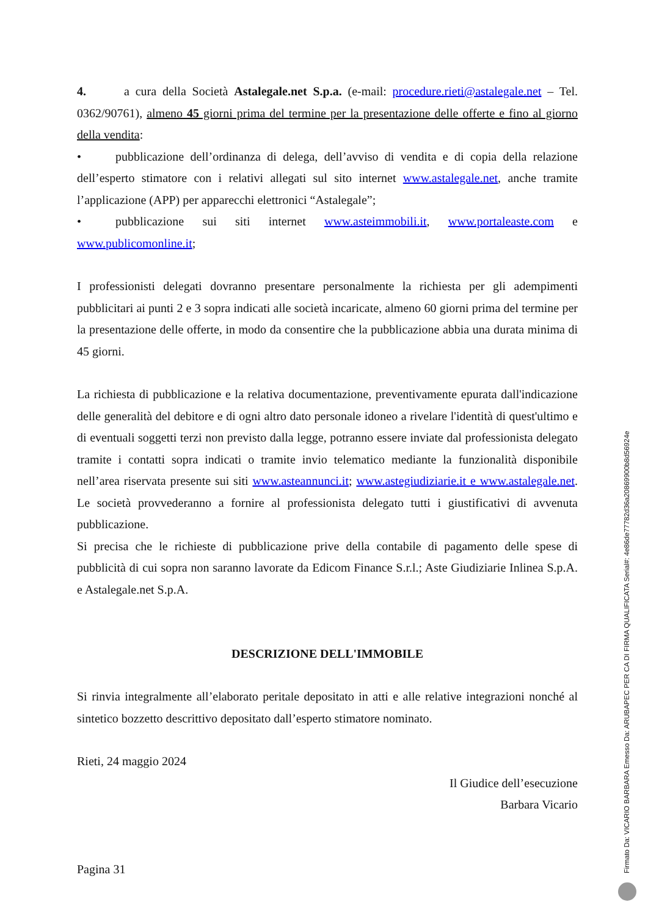4. a cura della Società Astalegale.net S.p.a. (e-mail: procedure.rieti@astalegale.net – Tel. 0362/90761), almeno 45 giorni prima del termine per la presentazione delle offerte e fino al giorno della vendita:
• pubblicazione dell’ordinanza di delega, dell’avviso di vendita e di copia della relazione dell’esperto stimatore con i relativi allegati sul sito internet www.astalegale.net, anche tramite l’applicazione (APP) per apparecchi elettronici “Astalegale”;
• pubblicazione sui siti internet www.asteimmobili.it, www.portaleaste.com e www.publicomonline.it;
I professionisti delegati dovranno presentare personalmente la richiesta per gli adempimenti pubblicitari ai punti 2 e 3 sopra indicati alle società incaricate, almeno 60 giorni prima del termine per la presentazione delle offerte, in modo da consentire che la pubblicazione abbia una durata minima di 45 giorni.
La richiesta di pubblicazione e la relativa documentazione, preventivamente epurata dall'indicazione delle generalità del debitore e di ogni altro dato personale idoneo a rivelare l'identità di quest'ultimo e di eventuali soggetti terzi non previsto dalla legge, potranno essere inviate dal professionista delegato tramite i contatti sopra indicati o tramite invio telematico mediante la funzionalità disponibile nell’area riservata presente sui siti www.asteannunci.it; www.astegiudiziarie.it e www.astalegale.net. Le società provvederanno a fornire al professionista delegato tutti i giustificativi di avvenuta pubblicazione.
Si precisa che le richieste di pubblicazione prive della contabile di pagamento delle spese di pubblicità di cui sopra non saranno lavorate da Edicom Finance S.r.l.; Aste Giudiziarie Inlinea S.p.A. e Astalegale.net S.p.A.
DESCRIZIONE DELL'IMMOBILE
Si rinvia integralmente all’elaborato peritale depositato in atti e alle relative integrazioni nonché al sintetico bozzetto descrittivo depositato dall’esperto stimatore nominato.
Rieti, 24 maggio 2024
Il Giudice dell’esecuzione
Barbara Vicario
Pagina 31
Firmato Da: VICARIO BARBARA Emesso Da: ARUBAPEC PER CA DI FIRMA QUALIFICATA Serial#: 4e86de77782d36a20869900b8d56924e